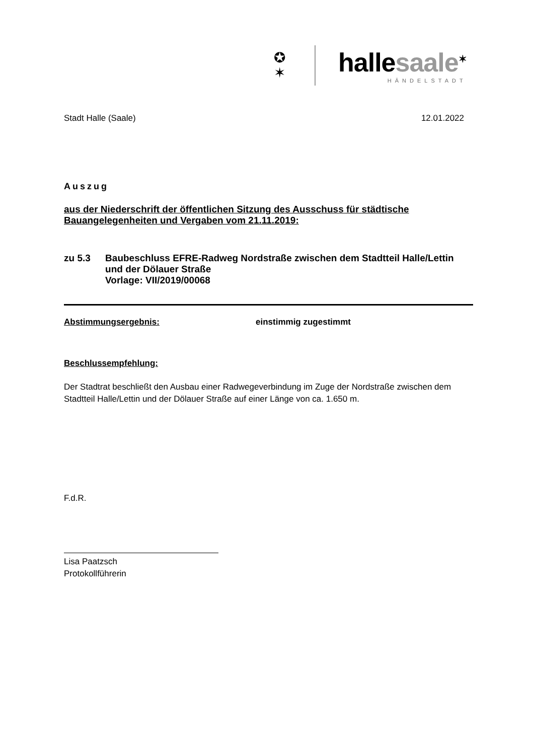✪
✶
hallesaale<sup>✶</sup>
HÄNDELSTADT
Stadt Halle (Saale) 12.01.2022
Auszug
aus der Niederschrift der öffentlichen Sitzung des Ausschuss für städtische Bauangelegenheiten und Vergaben vom 21.11.2019:
zu 5.3 Baubeschluss EFRE-Radweg Nordstraße zwischen dem Stadtteil Halle/Lettin und der Dölauer Straße
Vorlage: VII/2019/00068
Abstimmungsergebnis: einstimmig zugestimmt
Beschlussempfehlung:
Der Stadtrat beschließt den Ausbau einer Radwegeverbindung im Zuge der Nordstraße zwischen dem Stadtteil Halle/Lettin und der Dölauer Straße auf einer Länge von ca. 1.650 m.
F.d.R.
Lisa Paatzsch
Protokollführerin